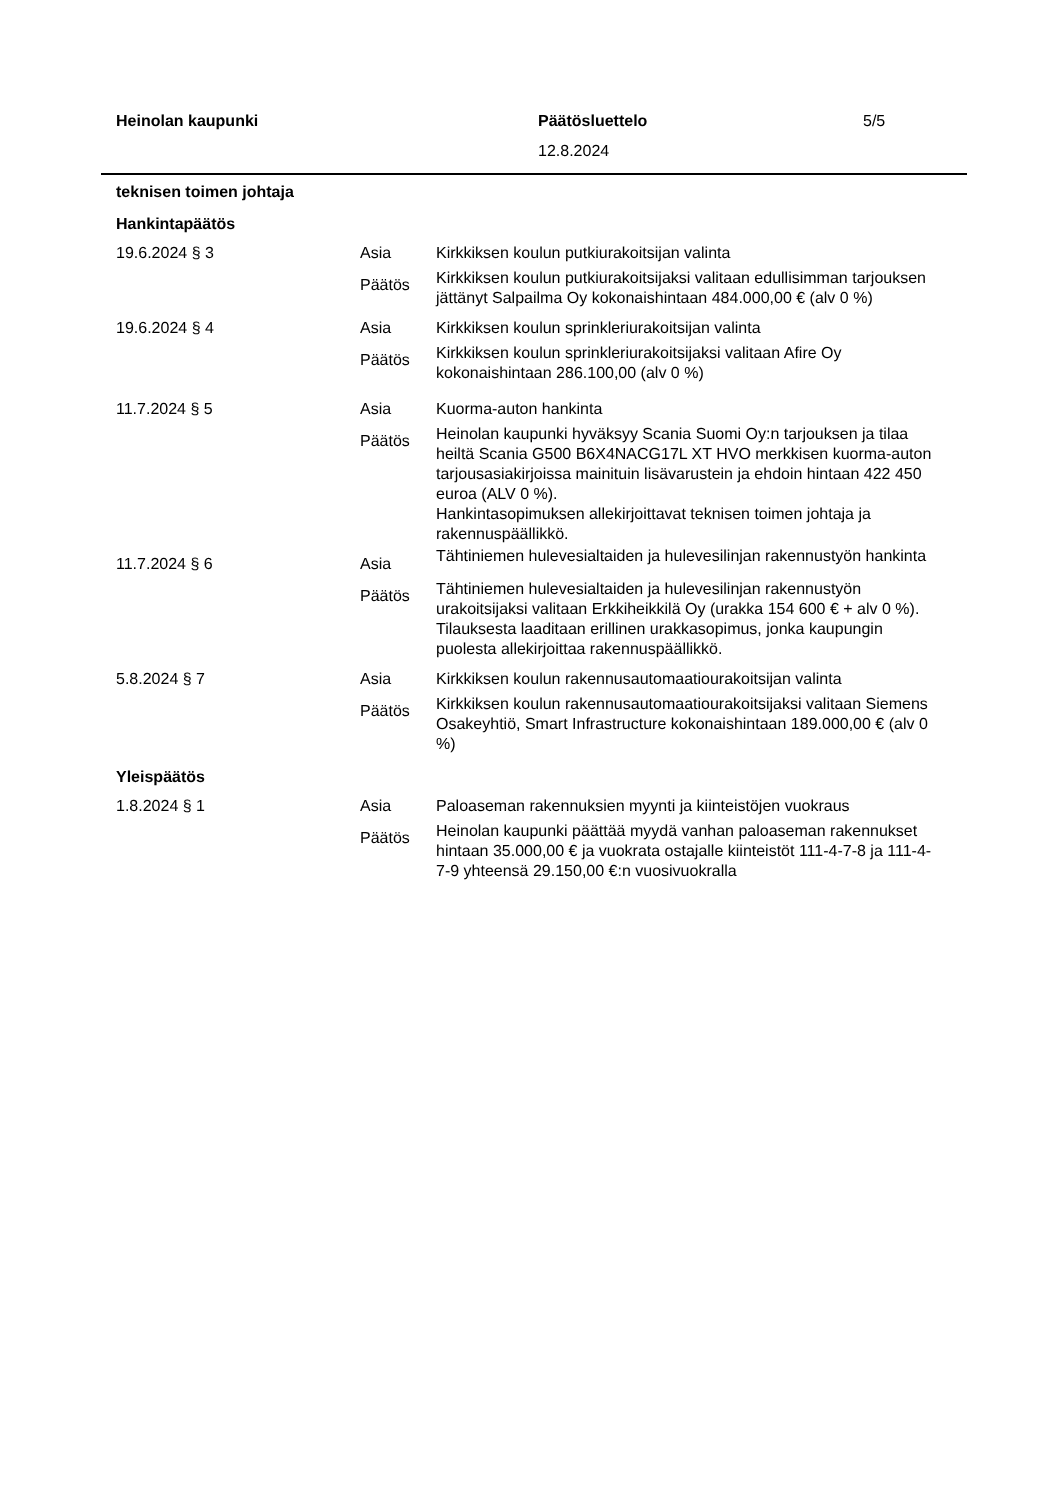Heinolan kaupunki Päätösluettelo 5/5
12.8.2024
teknisen toimen johtaja
Hankintapäätös
| 19.6.2024 § 3 | Asia | Kirkkiksen koulun putkiurakoitsijan valinta |
| | Päätös | Kirkkiksen koulun putkiurakoitsijaksi valitaan edullisimman tarjouksen jättänyt Salpailma Oy kokonaishintaan 484.000,00 € (alv 0 %) |
| 19.6.2024 § 4 | Asia | Kirkkiksen koulun sprinkleriurakoitsijan valinta |
| | Päätös | Kirkkiksen koulun sprinkleriurakoitsijaksi valitaan Afire Oy kokonaishintaan 286.100,00 (alv 0 %) |
| 11.7.2024 § 5 | Asia | Kuorma-auton hankinta |
| | Päätös | Heinolan kaupunki hyväksyy Scania Suomi Oy:n tarjouksen ja tilaa heiltä Scania G500 B6X4NACG17L XT HVO merkkisen kuorma-auton tarjousasiakirjoissa mainituin lisävarustein ja ehdoin hintaan 422 450 euroa (ALV 0 %). Hankintasopimuksen allekirjoittavat teknisen toimen johtaja ja rakennuspäällikkö. |
| 11.7.2024 § 6 | Asia | Tähtiniemen hulevesialtaiden ja hulevesilinjan rakennustyön hankinta |
| | Päätös | Tähtiniemen hulevesialtaiden ja hulevesilinjan rakennustyön urakoitsijaksi valitaan Erkkiheikkilä Oy (urakka 154 600 € + alv 0 %). Tilauksesta laaditaan erillinen urakkasopimus, jonka kaupungin puolesta allekirjoittaa rakennuspäällikkö. |
| 5.8.2024 § 7 | Asia | Kirkkiksen koulun rakennusautomaatiourakoitsijan valinta |
| | Päätös | Kirkkiksen koulun rakennusautomaatiourakoitsijaksi valitaan Siemens Osakeyhtiö, Smart Infrastructure kokonaishintaan 189.000,00 € (alv 0 %) |
Yleispäätös
| 1.8.2024 § 1 | Asia | Paloaseman rakennuksien myynti ja kiinteistöjen vuokraus |
| | Päätös | Heinolan kaupunki päättää myydä vanhan paloaseman rakennukset hintaan 35.000,00 € ja vuokrata ostajalle kiinteistöt 111-4-7-8 ja 111-4-7-9 yhteensä 29.150,00 €:n vuosivuokralla |